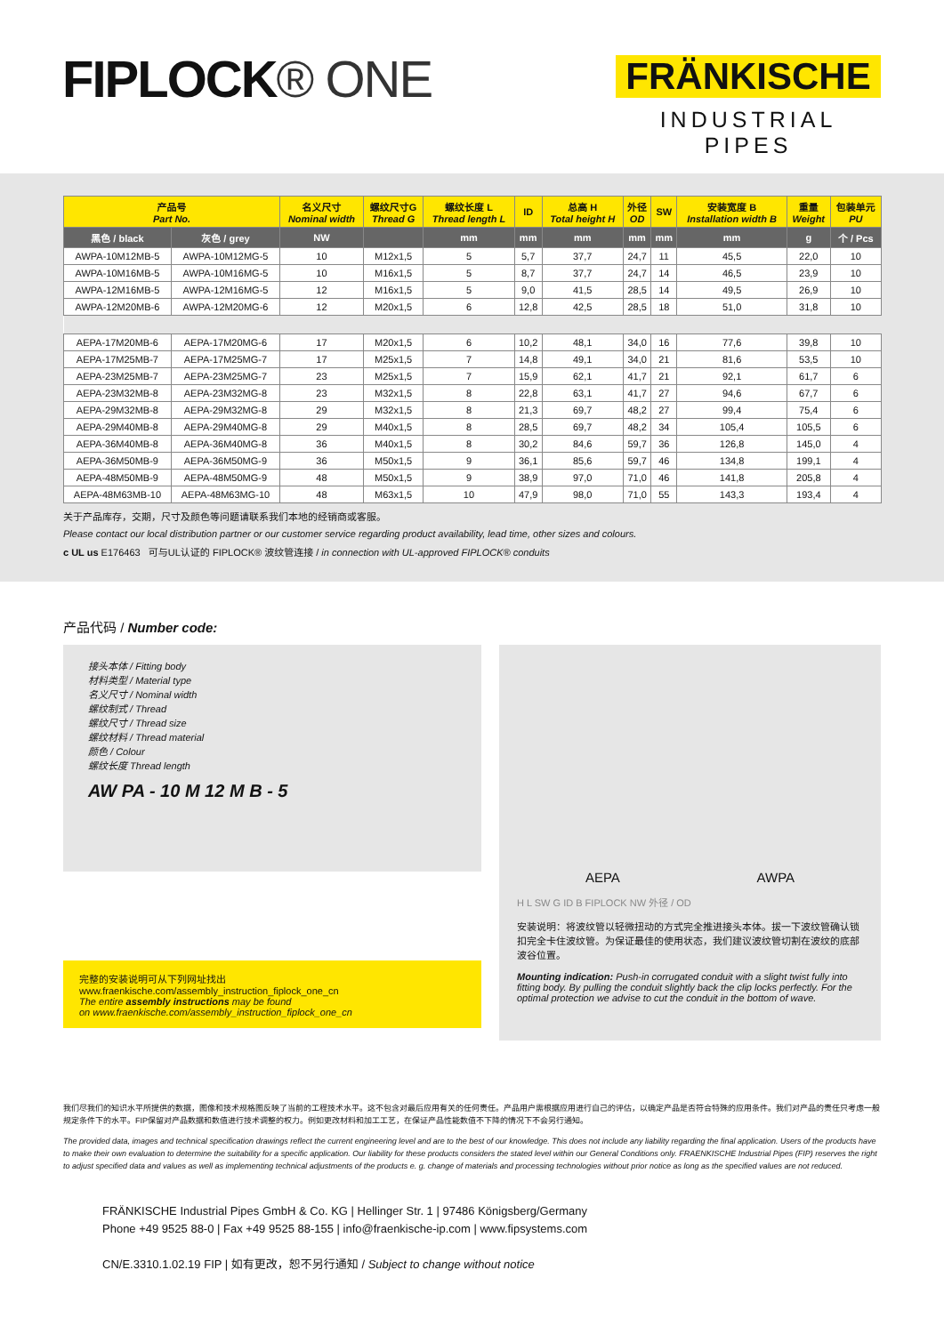FIPLOCK® ONE
FRÄNKISCHE
INDUSTRIAL PIPES
| 产品号 Part No. | | 名义尺寸 Nominal width | 螺纹尺寸G Thread G | 螺纹长度 L Thread length L | ID | 总高 H Total height H | 外径 OD | SW | 安装宽度 B Installation width B | 重量 Weight | 包装单元 PU |
| --- | --- | --- | --- | --- | --- | --- | --- | --- | --- | --- | --- |
| 黑色 / black | 灰色 / grey | NW | | mm | mm | mm | mm | mm | mm | g | 个 / Pcs |
| AWPA-10M12MB-5 | AWPA-10M12MG-5 | 10 | M12x1,5 | 5 | 5,7 | 37,7 | 24,7 | 11 | 45,5 | 22,0 | 10 |
| AWPA-10M16MB-5 | AWPA-10M16MG-5 | 10 | M16x1,5 | 5 | 8,7 | 37,7 | 24,7 | 14 | 46,5 | 23,9 | 10 |
| AWPA-12M16MB-5 | AWPA-12M16MG-5 | 12 | M16x1,5 | 5 | 9,0 | 41,5 | 28,5 | 14 | 49,5 | 26,9 | 10 |
| AWPA-12M20MB-6 | AWPA-12M20MG-6 | 12 | M20x1,5 | 6 | 12,8 | 42,5 | 28,5 | 18 | 51,0 | 31,8 | 10 |
| AEPA-17M20MB-6 | AEPA-17M20MG-6 | 17 | M20x1,5 | 6 | 10,2 | 48,1 | 34,0 | 16 | 77,6 | 39,8 | 10 |
| AEPA-17M25MB-7 | AEPA-17M25MG-7 | 17 | M25x1,5 | 7 | 14,8 | 49,1 | 34,0 | 21 | 81,6 | 53,5 | 10 |
| AEPA-23M25MB-7 | AEPA-23M25MG-7 | 23 | M25x1,5 | 7 | 15,9 | 62,1 | 41,7 | 21 | 92,1 | 61,7 | 6 |
| AEPA-23M32MB-8 | AEPA-23M32MG-8 | 23 | M32x1,5 | 8 | 22,8 | 63,1 | 41,7 | 27 | 94,6 | 67,7 | 6 |
| AEPA-29M32MB-8 | AEPA-29M32MG-8 | 29 | M32x1,5 | 8 | 21,3 | 69,7 | 48,2 | 27 | 99,4 | 75,4 | 6 |
| AEPA-29M40MB-8 | AEPA-29M40MG-8 | 29 | M40x1,5 | 8 | 28,5 | 69,7 | 48,2 | 34 | 105,4 | 105,5 | 6 |
| AEPA-36M40MB-8 | AEPA-36M40MG-8 | 36 | M40x1,5 | 8 | 30,2 | 84,6 | 59,7 | 36 | 126,8 | 145,0 | 4 |
| AEPA-36M50MB-9 | AEPA-36M50MG-9 | 36 | M50x1,5 | 9 | 36,1 | 85,6 | 59,7 | 46 | 134,8 | 199,1 | 4 |
| AEPA-48M50MB-9 | AEPA-48M50MG-9 | 48 | M50x1,5 | 9 | 38,9 | 97,0 | 71,0 | 46 | 141,8 | 205,8 | 4 |
| AEPA-48M63MB-10 | AEPA-48M63MG-10 | 48 | M63x1,5 | 10 | 47,9 | 98,0 | 71,0 | 55 | 143,3 | 193,4 | 4 |
关于产品库存，交期，尺寸及颜色等问题请联系我们本地的经销商或客服。
Please contact our local distribution partner or our customer service regarding product availability, lead time, other sizes and colours.
c UL us E176463 可与UL认证的 FIPLOCK® 波纹管连接 / in connection with UL-approved FIPLOCK® conduits
产品代码 / Number code:
接头本体 / Fitting body
材料类型 / Material type
名义尺寸 / Nominal width
螺纹制式 / Thread
螺纹尺寸 / Thread size
螺纹材料 / Thread material
颜色 / Colour
螺纹长度 Thread length
AW PA - 10 M 12 M B - 5
完整的安装说明可从下列网址找出
www.fraenkische.com/assembly_instruction_fiplock_one_cn
The entire assembly instructions may be found
on www.fraenkische.com/assembly_instruction_fiplock_one_cn
AEPA AWPA
H L SW G ID B FIPLOCK NW 外径 / OD
安装说明：将波纹管以轻微扭动的方式完全推进接头本体。拔一下波纹管确认锁扣完全卡住波纹管。为保证最佳的使用状态，我们建议波纹管切割在波纹的底部波谷位置。
Mounting indication: Push-in corrugated conduit with a slight twist fully into fitting body. By pulling the conduit slightly back the clip locks perfectly. For the optimal protection we advise to cut the conduit in the bottom of wave.
我们尽我们的知识水平所提供的数据，图像和技术规格图反映了当前的工程技术水平。这不包含对最后应用有关的任何责任。产品用户需根据应用进行自己的评估，以确定产品是否符合特殊的应用条件。我们对产品的责任只考虑一般规定条件下的水平。FIP保留对产品数据和数值进行技术调整的权力。例如更改材料和加工工艺，在保证产品性能数值不下降的情况下不会另行通知。
The provided data, images and technical specification drawings reflect the current engineering level and are to the best of our knowledge. This does not include any liability regarding the final application. Users of the products have to make their own evaluation to determine the suitability for a specific application. Our liability for these products considers the stated level within our General Conditions only. FRAENKISCHE Industrial Pipes (FIP) reserves the right to adjust specified data and values as well as implementing technical adjustments of the products e. g. change of materials and processing technologies without prior notice as long as the specified values are not reduced.
FRÄNKISCHE Industrial Pipes GmbH & Co. KG | Hellinger Str. 1 | 97486 Königsberg/Germany
Phone +49 9525 88-0 | Fax +49 9525 88-155 | info@fraenkische-ip.com | www.fipsystems.com
CN/E.3310.1.02.19 FIP | 如有更改，恕不另行通知 / Subject to change without notice